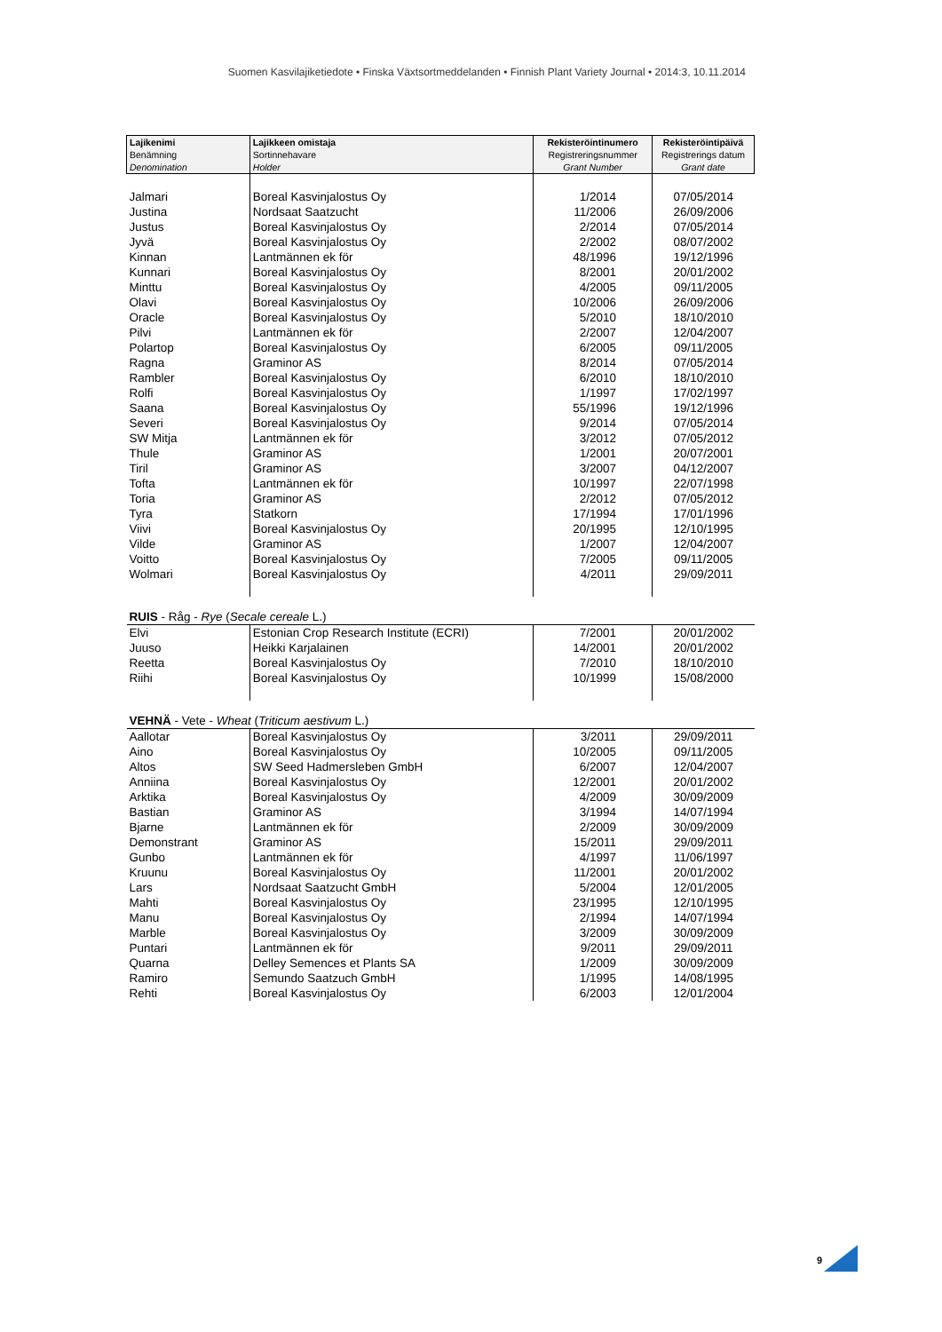Suomen Kasvilajiketiedote • Finska Växtsortmeddelanden • Finnish Plant Variety Journal • 2014:3, 10.11.2014
| Lajikenimi Benämning Denomination | Lajikkeen omistaja Sortinnehavare Holder | Rekisteröintinumero Registreringsnummer Grant Number | Rekisteröintipäivä Registrerings datum Grant date |
| --- | --- | --- | --- |
| Jalmari | Boreal Kasvinjalostus Oy | 1/2014 | 07/05/2014 |
| Justina | Nordsaat Saatzucht | 11/2006 | 26/09/2006 |
| Justus | Boreal Kasvinjalostus Oy | 2/2014 | 07/05/2014 |
| Jyvä | Boreal Kasvinjalostus Oy | 2/2002 | 08/07/2002 |
| Kinnan | Lantmännen ek för | 48/1996 | 19/12/1996 |
| Kunnari | Boreal Kasvinjalostus Oy | 8/2001 | 20/01/2002 |
| Minttu | Boreal Kasvinjalostus Oy | 4/2005 | 09/11/2005 |
| Olavi | Boreal Kasvinjalostus Oy | 10/2006 | 26/09/2006 |
| Oracle | Boreal Kasvinjalostus Oy | 5/2010 | 18/10/2010 |
| Pilvi | Lantmännen ek för | 2/2007 | 12/04/2007 |
| Polartop | Boreal Kasvinjalostus Oy | 6/2005 | 09/11/2005 |
| Ragna | Graminor AS | 8/2014 | 07/05/2014 |
| Rambler | Boreal Kasvinjalostus Oy | 6/2010 | 18/10/2010 |
| Rolfi | Boreal Kasvinjalostus Oy | 1/1997 | 17/02/1997 |
| Saana | Boreal Kasvinjalostus Oy | 55/1996 | 19/12/1996 |
| Severi | Boreal Kasvinjalostus Oy | 9/2014 | 07/05/2014 |
| SW Mitja | Lantmännen ek för | 3/2012 | 07/05/2012 |
| Thule | Graminor AS | 1/2001 | 20/07/2001 |
| Tiril | Graminor AS | 3/2007 | 04/12/2007 |
| Tofta | Lantmännen ek för | 10/1997 | 22/07/1998 |
| Toria | Graminor AS | 2/2012 | 07/05/2012 |
| Tyra | Statkorn | 17/1994 | 17/01/1996 |
| Viivi | Boreal Kasvinjalostus Oy | 20/1995 | 12/10/1995 |
| Vilde | Graminor AS | 1/2007 | 12/04/2007 |
| Voitto | Boreal Kasvinjalostus Oy | 7/2005 | 09/11/2005 |
| Wolmari | Boreal Kasvinjalostus Oy | 4/2011 | 29/09/2011 |
| RUIS - Råg - Rye ( Secale cereale L.) | | | |
| Elvi | Estonian Crop Research Institute (ECRI) | 7/2001 | 20/01/2002 |
| Juuso | Heikki Karjalainen | 14/2001 | 20/01/2002 |
| Reetta | Boreal Kasvinjalostus Oy | 7/2010 | 18/10/2010 |
| Riihi | Boreal Kasvinjalostus Oy | 10/1999 | 15/08/2000 |
| VEHNÄ - Vete - Wheat ( Triticum aestivum L.) | | | |
| Aallotar | Boreal Kasvinjalostus Oy | 3/2011 | 29/09/2011 |
| Aino | Boreal Kasvinjalostus Oy | 10/2005 | 09/11/2005 |
| Altos | SW Seed Hadmersleben GmbH | 6/2007 | 12/04/2007 |
| Anniina | Boreal Kasvinjalostus Oy | 12/2001 | 20/01/2002 |
| Arktika | Boreal Kasvinjalostus Oy | 4/2009 | 30/09/2009 |
| Bastian | Graminor AS | 3/1994 | 14/07/1994 |
| Bjarne | Lantmännen ek för | 2/2009 | 30/09/2009 |
| Demonstrant | Graminor AS | 15/2011 | 29/09/2011 |
| Gunbo | Lantmännen ek för | 4/1997 | 11/06/1997 |
| Kruunu | Boreal Kasvinjalostus Oy | 11/2001 | 20/01/2002 |
| Lars | Nordsaat Saatzucht GmbH | 5/2004 | 12/01/2005 |
| Mahti | Boreal Kasvinjalostus Oy | 23/1995 | 12/10/1995 |
| Manu | Boreal Kasvinjalostus Oy | 2/1994 | 14/07/1994 |
| Marble | Boreal Kasvinjalostus Oy | 3/2009 | 30/09/2009 |
| Puntari | Lantmännen ek för | 9/2011 | 29/09/2011 |
| Quarna | Delley Semences et Plants SA | 1/2009 | 30/09/2009 |
| Ramiro | Semundo Saatzuch GmbH | 1/1995 | 14/08/1995 |
| Rehti | Boreal Kasvinjalostus Oy | 6/2003 | 12/01/2004 |
9